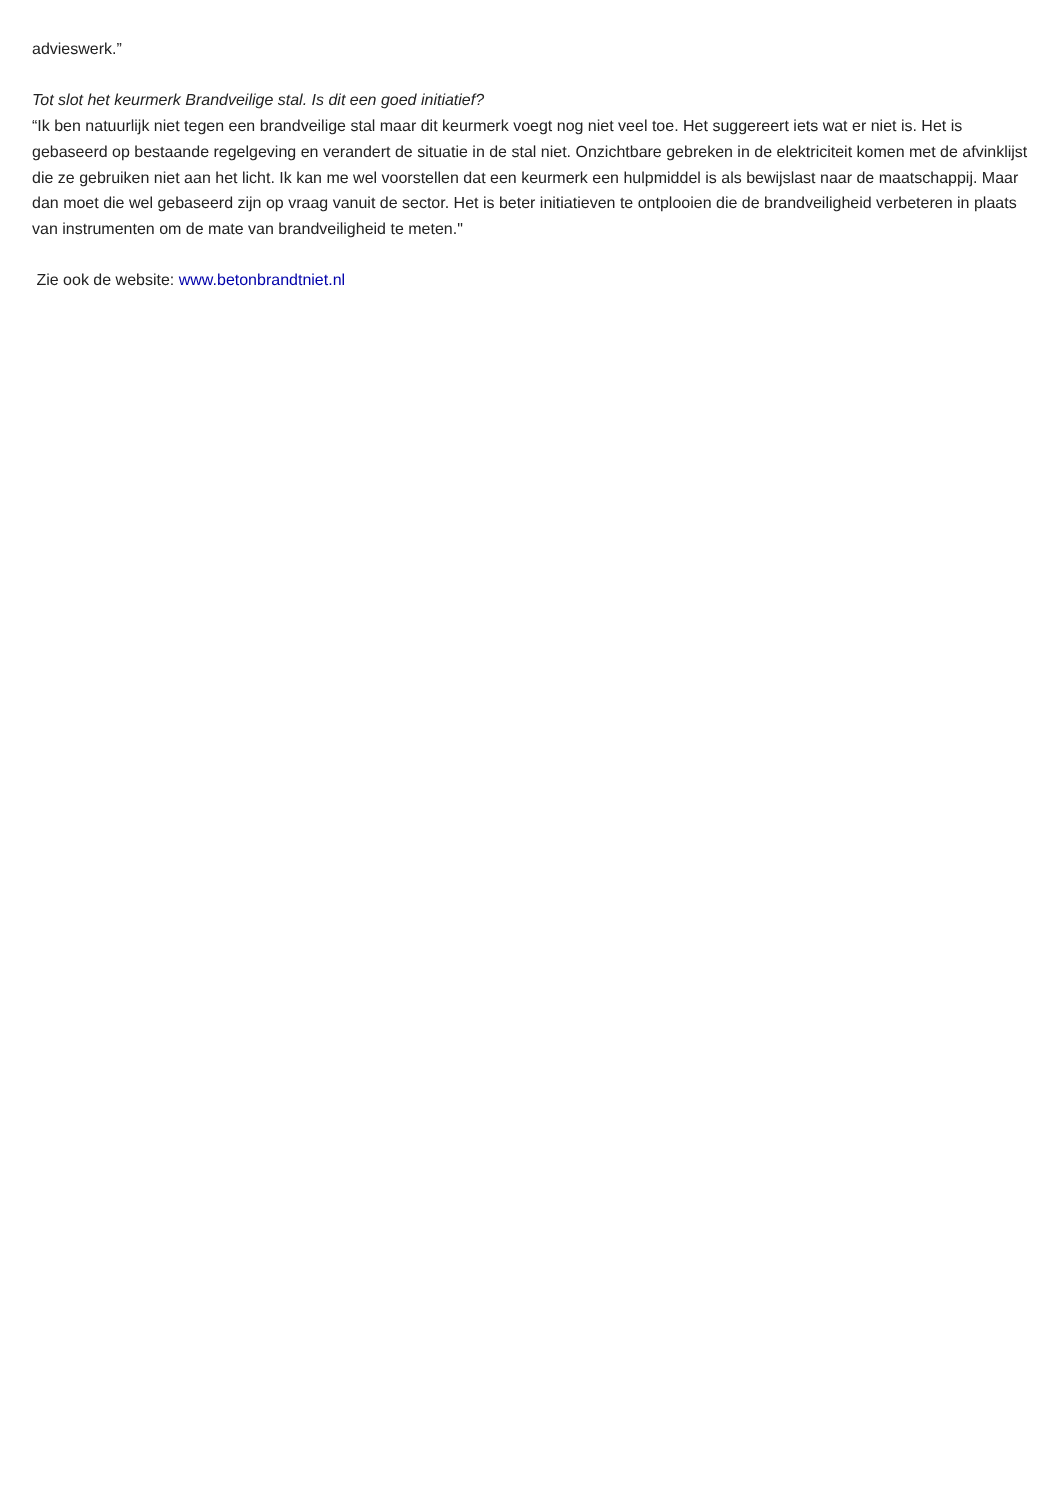advieswerk.”
Tot slot het keurmerk Brandveilige stal. Is dit een goed initiatief?
“Ik ben natuurlijk niet tegen een brandveilige stal maar dit keurmerk voegt nog niet veel toe. Het suggereert iets wat er niet is. Het is gebaseerd op bestaande regelgeving en verandert de situatie in de stal niet. Onzichtbare gebreken in de elektriciteit komen met de afvinklijst die ze gebruiken niet aan het licht. Ik kan me wel voorstellen dat een keurmerk een hulpmiddel is als bewijslast naar de maatschappij. Maar dan moet die wel gebaseerd zijn op vraag vanuit de sector. Het is beter initiatieven te ontplooien die de brandveiligheid verbeteren in plaats van instrumenten om de mate van brandveiligheid te meten."
Zie ook de website: www.betonbrandtniet.nl